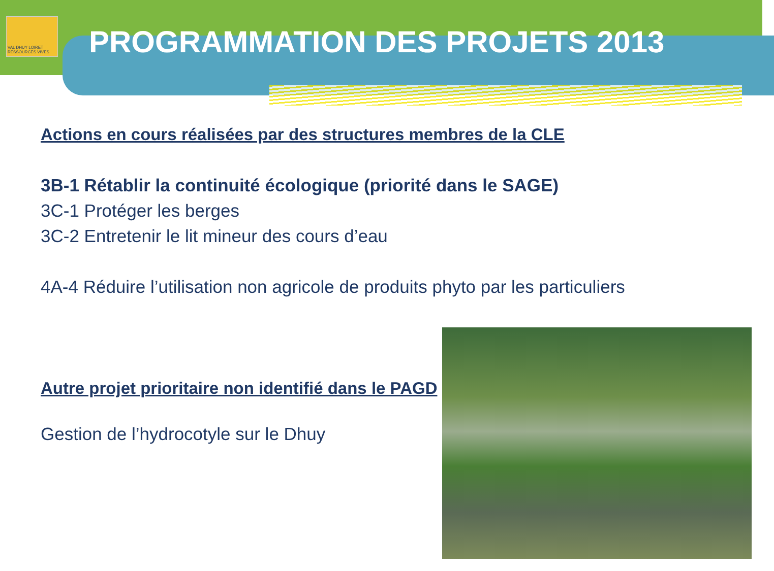VAL DHUY LOIRET
RESSOURCES VIVES
PROGRAMMATION DES PROJETS 2013
Actions en cours réalisées par des structures membres de la CLE
3B-1 Rétablir la continuité écologique (priorité dans le SAGE)
3C-1 Protéger les berges
3C-2 Entretenir le lit mineur des cours d’eau
4A-4 Réduire l’utilisation non agricole de produits phyto par les particuliers
Autre projet prioritaire non identifié dans le PAGD
Gestion de l’hydrocotyle sur le Dhuy